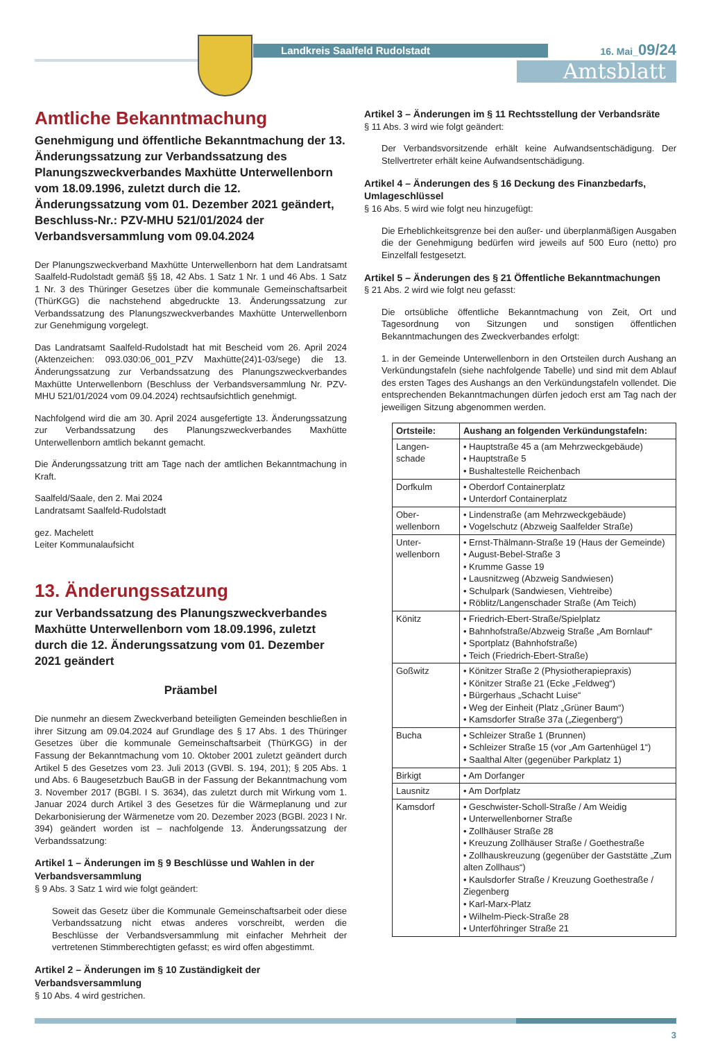Landkreis Saalfeld Rudolstadt 16. Mai_09/24
Amtsblatt
Amtliche Bekanntmachung
Genehmigung und öffentliche Bekanntmachung der 13. Änderungssatzung zur Verbandssatzung des Planungszweckverbandes Maxhütte Unterwellenborn vom 18.09.1996, zuletzt durch die 12. Änderungssatzung vom 01. Dezember 2021 geändert, Beschluss-Nr.: PZV-MHU 521/01/2024 der Verbandsversammlung vom 09.04.2024
Der Planungszweckverband Maxhütte Unterwellenborn hat dem Landratsamt Saalfeld-Rudolstadt gemäß §§ 18, 42 Abs. 1 Satz 1 Nr. 1 und 46 Abs. 1 Satz 1 Nr. 3 des Thüringer Gesetzes über die kommunale Gemeinschaftsarbeit (ThürKGG) die nachstehend abgedruckte 13. Änderungssatzung zur Verbandssatzung des Planungszweckverbandes Maxhütte Unterwellenborn zur Genehmigung vorgelegt.
Das Landratsamt Saalfeld-Rudolstadt hat mit Bescheid vom 26. April 2024 (Aktenzeichen: 093.030:06_001_PZV Maxhütte(24)1-03/sege) die 13. Änderungssatzung zur Verbandssatzung des Planungszweckverbandes Maxhütte Unterwellenborn (Beschluss der Verbandsversammlung Nr. PZV-MHU 521/01/2024 vom 09.04.2024) rechtsaufsichtlich genehmigt.
Nachfolgend wird die am 30. April 2024 ausgefertigte 13. Änderungssatzung zur Verbandssatzung des Planungszweckverbandes Maxhütte Unterwellenborn amtlich bekannt gemacht.
Die Änderungssatzung tritt am Tage nach der amtlichen Bekanntmachung in Kraft.
Saalfeld/Saale, den 2. Mai 2024
Landratsamt Saalfeld-Rudolstadt
gez. Machelett
Leiter Kommunalaufsicht
13. Änderungssatzung
zur Verbandssatzung des Planungszweckverbandes Maxhütte Unterwellenborn vom 18.09.1996, zuletzt durch die 12. Änderungssatzung vom 01. Dezember 2021 geändert
Präambel
Die nunmehr an diesem Zweckverband beteiligten Gemeinden beschließen in ihrer Sitzung am 09.04.2024 auf Grundlage des § 17 Abs. 1 des Thüringer Gesetzes über die kommunale Gemeinschaftsarbeit (ThürKGG) in der Fassung der Bekanntmachung vom 10. Oktober 2001 zuletzt geändert durch Artikel 5 des Gesetzes vom 23. Juli 2013 (GVBl. S. 194, 201); § 205 Abs. 1 und Abs. 6 Baugesetzbuch BauGB in der Fassung der Bekanntmachung vom 3. November 2017 (BGBl. I S. 3634), das zuletzt durch mit Wirkung vom 1. Januar 2024 durch Artikel 3 des Gesetzes für die Wärmeplanung und zur Dekarbonisierung der Wärmenetze vom 20. Dezember 2023 (BGBl. 2023 I Nr. 394) geändert worden ist – nachfolgende 13. Änderungssatzung der Verbandssatzung:
Artikel 1 – Änderungen im § 9 Beschlüsse und Wahlen in der Verbandsversammlung
§ 9 Abs. 3 Satz 1 wird wie folgt geändert:
Soweit das Gesetz über die Kommunale Gemeinschaftsarbeit oder diese Verbandssatzung nicht etwas anderes vorschreibt, werden die Beschlüsse der Verbandsversammlung mit einfacher Mehrheit der vertretenen Stimmberechtigten gefasst; es wird offen abgestimmt.
Artikel 2 – Änderungen im § 10 Zuständigkeit der Verbandsversammlung
§ 10 Abs. 4 wird gestrichen.
Artikel 3 – Änderungen im § 11 Rechtsstellung der Verbandsräte
§ 11 Abs. 3 wird wie folgt geändert:
Der Verbandsvorsitzende erhält keine Aufwandsentschädigung. Der Stellvertreter erhält keine Aufwandsentschädigung.
Artikel 4 – Änderungen des § 16 Deckung des Finanzbedarfs, Umlageschlüssel
§ 16 Abs. 5 wird wie folgt neu hinzugefügt:
Die Erheblichkeitsgrenze bei den außer- und überplanmäßigen Ausgaben die der Genehmigung bedürfen wird jeweils auf 500 Euro (netto) pro Einzelfall festgesetzt.
Artikel 5 – Änderungen des § 21 Öffentliche Bekanntmachungen
§ 21 Abs. 2 wird wie folgt neu gefasst:
Die ortsübliche öffentliche Bekanntmachung von Zeit, Ort und Tagesordnung von Sitzungen und sonstigen öffentlichen Bekanntmachungen des Zweckverbandes erfolgt:
1. in der Gemeinde Unterwellenborn in den Ortsteilen durch Aushang an Verkündungstafeln (siehe nachfolgende Tabelle) und sind mit dem Ablauf des ersten Tages des Aushangs an den Verkündungstafeln vollendet. Die entsprechenden Bekanntmachungen dürfen jedoch erst am Tag nach der jeweiligen Sitzung abgenommen werden.
| Ortsteile: | Aushang an folgenden Verkündungstafeln: |
| --- | --- |
| Langen-schade | • Hauptstraße 45 a (am Mehrzweckgebäude) • Hauptstraße 5 • Bushaltestelle Reichenbach |
| Dorfkulm | • Oberdorf Containerplatz • Unterdorf Containerplatz |
| Ober-wellenborn | • Lindenstraße (am Mehrzweckgebäude) • Vogelschutz (Abzweig Saalfelder Straße) |
| Unter-wellenborn | • Ernst-Thälmann-Straße 19 (Haus der Gemeinde) • August-Bebel-Straße 3 • Krumme Gasse 19 • Lausnitzweg (Abzweig Sandwiesen) • Schulpark (Sandwiesen, Viehtreibe) • Röblitz/Langenschader Straße (Am Teich) |
| Könitz | • Friedrich-Ebert-Straße/Spielplatz • Bahnhofstraße/Abzweig Straße „Am Bornlauf“ • Sportplatz (Bahnhofstraße) • Teich (Friedrich-Ebert-Straße) |
| Goßwitz | • Könitzer Straße 2 (Physiotherapiepraxis) • Könitzer Straße 21 (Ecke „Feldweg“) • Bürgerhaus „Schacht Luise“ • Weg der Einheit (Platz „Grüner Baum“) • Kamsdorfer Straße 37a („Ziegenberg“) |
| Bucha | • Schleizer Straße 1 (Brunnen) • Schleizer Straße 15 (vor „Am Gartenhügel 1“) • Saalthal Alter (gegenüber Parkplatz 1) |
| Birkigt | • Am Dorfanger |
| Lausnitz | • Am Dorfplatz |
| Kamsdorf | • Geschwister-Scholl-Straße / Am Weidig • Unterwellenborner Straße • Zollhäuser Straße 28 • Kreuzung Zollhäuser Straße / Goethestraße • Zollhauskreuzung (gegenüber der Gaststätte „Zum alten Zollhaus“) • Kaulsdorfer Straße / Kreuzung Goethestraße / Ziegenberg • Karl-Marx-Platz • Wilhelm-Pieck-Straße 28 • Unterföhringer Straße 21 |
3